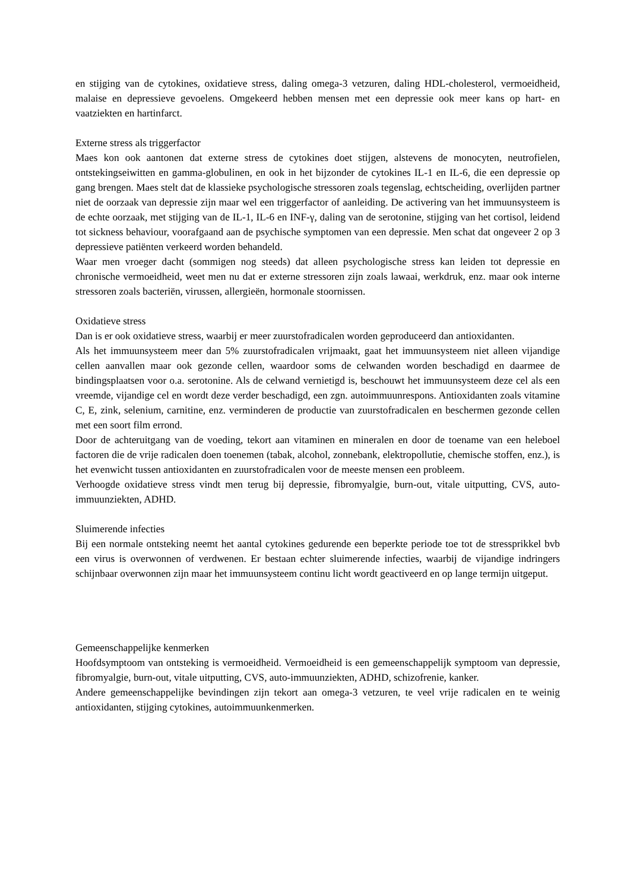en stijging van de cytokines, oxidatieve stress, daling omega-3 vetzuren, daling HDL-cholesterol, vermoeidheid, malaise en depressieve gevoelens. Omgekeerd hebben mensen met een depressie ook meer kans op hart- en vaatziekten en hartinfarct.
Externe stress als triggerfactor
Maes kon ook aantonen dat externe stress de cytokines doet stijgen, alstevens de monocyten, neutrofielen, ontstekingseiwitten en gamma-globulinen, en ook in het bijzonder de cytokines IL-1 en IL-6, die een depressie op gang brengen. Maes stelt dat de klassieke psychologische stressoren zoals tegenslag, echtscheiding, overlijden partner niet de oorzaak van depressie zijn maar wel een triggerfactor of aanleiding. De activering van het immuunsysteem is de echte oorzaak, met stijging van de IL-1, IL-6 en INF-γ, daling van de serotonine, stijging van het cortisol, leidend tot sickness behaviour, voorafgaand aan de psychische symptomen van een depressie. Men schat dat ongeveer 2 op 3 depressieve patiënten verkeerd worden behandeld.
Waar men vroeger dacht (sommigen nog steeds) dat alleen psychologische stress kan leiden tot depressie en chronische vermoeidheid, weet men nu dat er externe stressoren zijn zoals lawaai, werkdruk, enz. maar ook interne stressoren zoals bacteriën, virussen, allergieën, hormonale stoornissen.
Oxidatieve stress
Dan is er ook oxidatieve stress, waarbij er meer zuurstofradicalen worden geproduceerd dan antioxidanten.
Als het immuunsysteem meer dan 5% zuurstofradicalen vrijmaakt, gaat het immuunsysteem niet alleen vijandige cellen aanvallen maar ook gezonde cellen, waardoor soms de celwanden worden beschadigd en daarmee de bindingsplaatsen voor o.a. serotonine. Als de celwand vernietigd is, beschouwt het immuunsysteem deze cel als een vreemde, vijandige cel en wordt deze verder beschadigd, een zgn. autoimmuunrespons. Antioxidanten zoals vitamine C, E, zink, selenium, carnitine, enz. verminderen de productie van zuurstofradicalen en beschermen gezonde cellen met een soort film errond.
Door de achteruitgang van de voeding, tekort aan vitaminen en mineralen en door de toename van een heleboel factoren die de vrije radicalen doen toenemen (tabak, alcohol, zonnebank, elektropollutie, chemische stoffen, enz.), is het evenwicht tussen antioxidanten en zuurstofradicalen voor de meeste mensen een probleem.
Verhoogde oxidatieve stress vindt men terug bij depressie, fibromyalgie, burn-out, vitale uitputting, CVS, auto-immuunziekten, ADHD.
Sluimerende infecties
Bij een normale ontsteking neemt het aantal cytokines gedurende een beperkte periode toe tot de stressprikkel bvb een virus is overwonnen of verdwenen. Er bestaan echter sluimerende infecties, waarbij de vijandige indringers schijnbaar overwonnen zijn maar het immuunsysteem continu licht wordt geactiveerd en op lange termijn uitgeput.
Gemeenschappelijke kenmerken
Hoofdsymptoom van ontsteking is vermoeidheid. Vermoeidheid is een gemeenschappelijk symptoom van depressie, fibromyalgie, burn-out, vitale uitputting, CVS, auto-immuunziekten, ADHD, schizofrenie, kanker.
Andere gemeenschappelijke bevindingen zijn tekort aan omega-3 vetzuren, te veel vrije radicalen en te weinig antioxidanten, stijging cytokines, autoimmuunkenmerken.